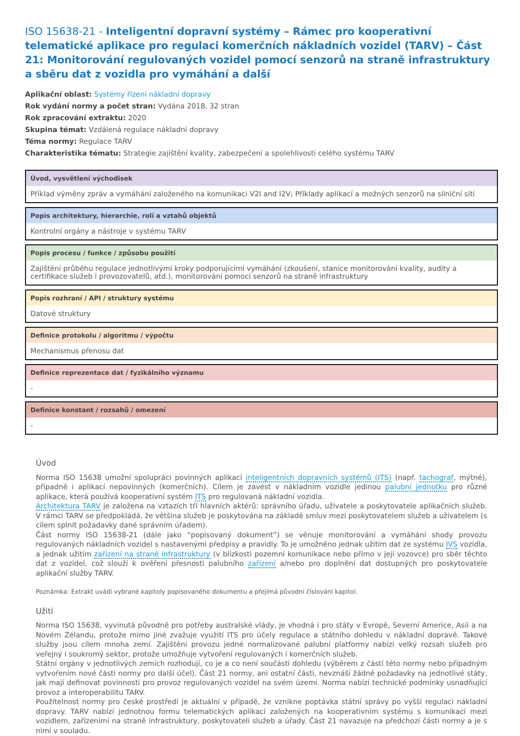ISO 15638-21 - Inteligentní dopravní systémy – Rámec pro kooperativní telematické aplikace pro regulaci komerčních nákladních vozidel (TARV) – Část 21: Monitorování regulovaných vozidel pomocí senzorů na straně infrastruktury a sběru dat z vozidla pro vymáhání a další
Aplikační oblast: Systémy řízení nákladní dopravy
Rok vydání normy a počet stran: Vydána 2018, 32 stran
Rok zpracování extraktu: 2020
Skupina témat: Vzdálená regulace nákladní dopravy
Téma normy: Regulace TARV
Charakteristika tématu: Strategie zajištění kvality, zabezpečení a spolehlivosti celého systému TARV
Úvod, vysvětlení východisek
Příklad výměny zpráv a vymáhání založeného na komunikaci V2I and I2V; Příklady aplikací a možných senzorů na silniční síti
Popis architektury, hierarchie, rolí a vztahů objektů
Kontrolní orgány a nástroje v systému TARV
Popis procesu / funkce / způsobu použití
Zajištění průběhu regulace jednotlivými kroky podporujícími vymáhání (zkoušení, stanice monitorování kvality, audity a certifikace služeb i provozovatelů, atd.), monitorování pomocí senzorů na straně infrastruktury
Popis rozhraní / API / struktury systému
Datové struktury
Definice protokolu / algoritmu / výpočtu
Mechanismus přenosu dat
Definice reprezentace dat / fyzikálního významu
-
Definice konstant / rozsahů / omezení
-
Úvod
Norma ISO 15638 umožní spolupráci povinných aplikací inteligentních dopravních systémů (ITS) (např. tachograf, mýtné), případně i aplikací nepovinných (komerčních). Cílem je zavést v nákladním vozidle jedinou palubní jednotku pro různé aplikace, která používá kooperativní systém ITS pro regulovaná nákladní vozidla.
Architektura TARV je založena na vztazích tří hlavních aktérů: správního úřadu, uživatele a poskytovatele aplikačních služeb. V rámci TARV se předpokládá, že většina služeb je poskytována na základě smluv mezi poskytovatelem služeb a uživatelem (s cílem splnit požadavky dané správním úřadem).
Část normy ISO 15638-21 (dále jako “popisovaný dokument”) se věnuje monitorování a vymáhání shody provozu regulovaných nákladních vozidel s nastavenými předpisy a pravidly. To je umožněno jednak užitím dat ze systému IVS vozidla, a jednak užitím zařízení na straně infrastruktury (v blízkosti pozemní komunikace nebo přímo v její vozovce) pro sběr těchto dat z vozidel, což slouží k ověření přesnosti palubního zařízení a/nebo pro doplnění dat dostupných pro poskytovatele aplikační služby TARV.
Poznámka: Extrakt uvádí vybrané kapitoly popisovaného dokumentu a přejímá původní číslování kapitol.
Užití
Norma ISO 15638, vyvinutá původně pro potřeby australské vlády, je vhodná i pro státy v Evropě, Severní Americe, Asii a na Novém Zélandu, protože mimo jiné zvažuje využití ITS pro účely regulace a státního dohledu v nákladní dopravě. Takové služby jsou cílem mnoha zemí. Zajištění provozu jedné normalizované palubní platformy nabízí velký rozsah služeb pro veřejný i soukromý sektor, protože umožňuje vytvoření regulovaných i komerčních služeb.
Státní orgány v jednotlivých zemích rozhodují, co je a co není součástí dohledu (výběrem z částí této normy nebo případným vytvořením nové části normy pro další účel). Část 21 normy, ani ostatní části, nevznáší žádné požadavky na jednotlivé státy, jak mají definovat povinnosti pro provoz regulovaných vozidel na svém území. Norma nabízí technické podmínky usnadňující provoz a interoperabilitu TARV.
Použitelnost normy pro české prostředí je aktuální v případě, že vznikne poptávka státní správy po vyšší regulaci nákladní dopravy. TARV nabízí jednotnou formu telematických aplikací založených na kooperativním systému s komunikací mezi vozidlem, zařízeními na straně infrastruktury, poskytovateli služeb a úřady. Část 21 navazuje na předchozí části normy a je s nimi v souladu.